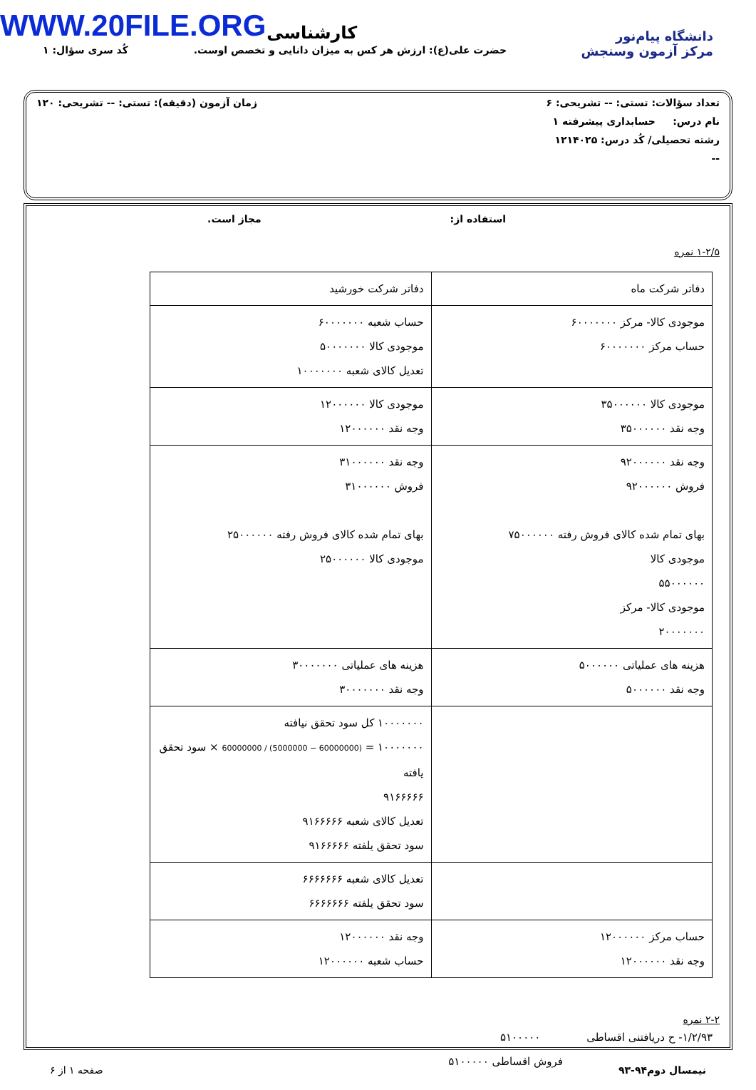WWW.20FILE.ORG
دانشگاه پیام‌نور
مرکز آزمون وسنجش
کارشناسی
حضرت علی(ع): ارزش هر کس به میزان دانایی و تخصص اوست. کُد سری سؤال: ۱
تعداد سؤالات: تستی: -- تشریحی: ۶ زمان آزمون (دقیقه): تستی: -- تشریحی: ۱۲۰
نام درس: حسابداری پیشرفته ۱
رشته تحصیلی/ کُد درس: ۱۲۱۴۰۲۵
--
استفاده از: مجاز است.
۱-۲/۵ نمره
| دفاتر شرکت ماه | دفاتر شرکت خورشید |
| موجودی کالا- مرکز ۶۰۰۰۰۰۰۰ حساب مرکز ۶۰۰۰۰۰۰۰ | حساب شعبه ۶۰۰۰۰۰۰۰ موجودی کالا ۵۰۰۰۰۰۰۰ تعدیل کالای شعبه ۱۰۰۰۰۰۰۰ |
| موجودی کالا ۳۵۰۰۰۰۰۰ وجه نقد ۳۵۰۰۰۰۰۰ | موجودی کالا ۱۲۰۰۰۰۰۰ وجه نقد ۱۲۰۰۰۰۰۰ |
| وجه نقد ۹۲۰۰۰۰۰۰ فروش ۹۲۰۰۰۰۰۰ بهای تمام شده کالای فروش رفته ۷۵۰۰۰۰۰۰ موجودی کالا ۵۵۰۰۰۰۰۰ موجودی کالا- مرکز ۲۰۰۰۰۰۰۰ | وجه نقد ۳۱۰۰۰۰۰۰ فروش ۳۱۰۰۰۰۰۰ بهای تمام شده کالای فروش رفته ۲۵۰۰۰۰۰۰ موجودی کالا ۲۵۰۰۰۰۰۰ |
| هزینه های عملیاتی ۵۰۰۰۰۰۰ وجه نقد ۵۰۰۰۰۰۰ | هزینه های عملیاتی ۳۰۰۰۰۰۰۰ وجه نقد ۳۰۰۰۰۰۰۰ |
| | ۱۰۰۰۰۰۰۰ کل سود تحقق نیافته ۱۰۰۰۰۰۰۰ = (60000000 − 5000000) / 60000000 × سود تحقق یافته ۹۱۶۶۶۶۶ تعدیل کالای شعبه ۹۱۶۶۶۶۶ سود تحقق یلفته ۹۱۶۶۶۶۶ |
| | تعدیل کالای شعبه ۶۶۶۶۶۶۶ سود تحقق یلفته ۶۶۶۶۶۶۶ |
| حساب مرکز ۱۲۰۰۰۰۰۰ وجه نقد ۱۲۰۰۰۰۰۰ | وجه نقد ۱۲۰۰۰۰۰۰ حساب شعبه ۱۲۰۰۰۰۰۰ |
۲-۲ نمره
۱/۲/۹۳- ح دریافتنی اقساطی ۵۱۰۰۰۰۰
فروش اقساطی ۵۱۰۰۰۰۰
نیمسال دوم۹۴-۹۳ صفحه ۱ از ۶